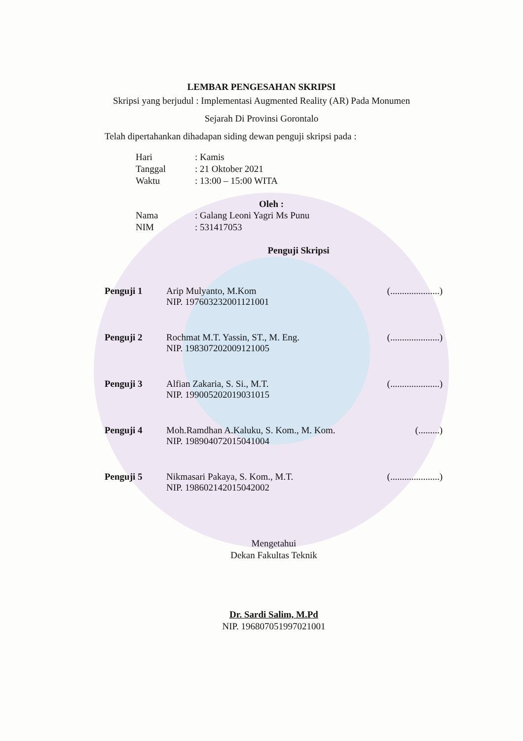LEMBAR PENGESAHAN SKRIPSI
Skripsi yang berjudul : Implementasi Augmented Reality (AR) Pada Monumen
Sejarah Di Provinsi Gorontalo
Telah dipertahankan dihadapan siding dewan penguji skripsi pada :
Hari: Kamis
Tanggal: 21 Oktober 2021
Waktu: 13:00 – 15:00 WITA
Oleh :
Nama: Galang Leoni Yagri Ms Punu
NIM: 531417053
Penguji Skripsi
Penguji 1 Arip Mulyanto, M.Kom
NIP. 197603232001121001
(.....................)
Penguji 2 Rochmat M.T. Yassin, ST., M. Eng.
NIP. 198307202009121005
(.....................)
Penguji 3 Alfian Zakaria, S. Si., M.T.
NIP. 199005202019031015
(.....................)
Penguji 4 Moh.Ramdhan A.Kaluku, S. Kom., M. Kom.
NIP. 198904072015041004
(.........)
Penguji 5 Nikmasari Pakaya, S. Kom., M.T.
NIP. 198602142015042002
(.....................)
Mengetahui
Dekan Fakultas Teknik
Dr. Sardi Salim, M.Pd
NIP. 196807051997021001